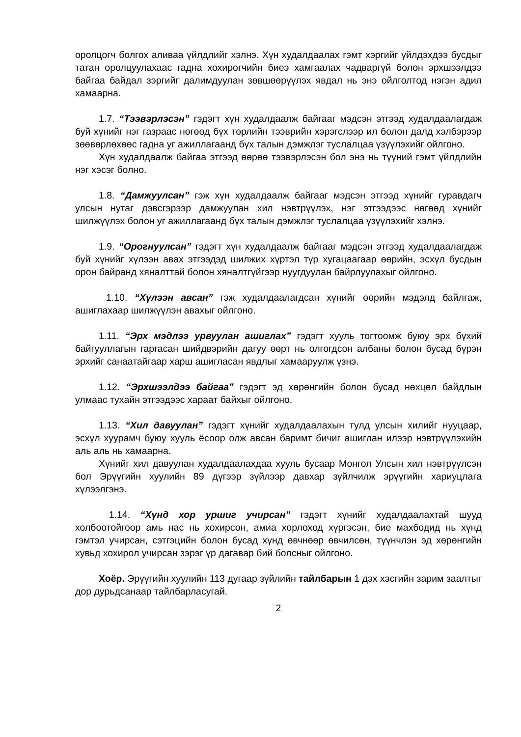оролцогч болгох аливаа үйлдлийг хэлнэ. Хүн худалдаалах гэмт хэргийг үйлдэхдээ бусдыг татан оролцуулахаас гадна хохирогчийн биеэ хамгаалах чадваргүй болон эрхшээлдээ байгаа байдал зэргийг далимдуулан зөвшөөрүүлэх явдал нь энэ ойлголтод нэгэн адил хамаарна.
1.7. “Тээвэрлэсэн” гэдэгт хүн худалдаалж байгааг мэдсэн этгээд худалдаалагдаж буй хүнийг нэг газраас нөгөөд бүх төрлийн тээврийн хэрэгслээр ил болон далд хэлбэрээр зөөвөрлөхөөс гадна уг ажиллагаанд бүх талын дэмжлэг туслалцаа үзүүлэхийг ойлгоно.
Хүн худалдаалж байгаа этгээд өөрөө тээвэрлэсэн бол энэ нь түүний гэмт үйлдлийн нэг хэсэг болно.
1.8. “Дамжуулсан” гэж хүн худалдаалж байгааг мэдсэн этгээд хүнийг гуравдагч улсын нутаг дэвсгэрээр дамжуулан хил нэвтрүүлэх, нэг этгээдээс нөгөөд хүнийг шилжүүлэх болон уг ажиллагаанд бүх талын дэмжлэг туслалцаа үзүүлэхийг хэлнэ.
1.9. “Орогнуулсан” гэдэгт хүн худалдаалж байгааг мэдсэн этгээд худалдаалагдаж буй хүнийг хүлээн авах этгээдэд шилжих хүртэл түр хугацаагаар өөрийн, эсхүл бусдын орон байранд хяналттай болон хяналтгүйгээр нуугдуулан байрлуулахыг ойлгоно.
1.10. “Хүлээн авсан” гэж худалдаалагдсан хүнийг өөрийн мэдэлд байлгаж, ашиглахаар шилжүүлэн авахыг ойлгоно.
1.11. “Эрх мэдлээ урвуулан ашиглах” гэдэгт хууль тогтоомж буюу эрх бүхий байгууллагын гаргасан шийдвэрийн дагуу өөрт нь олгогдсон албаны болон бусад бүрэн эрхийг санаатайгаар харш ашигласан явдлыг хамааруулж үзнэ.
1.12. “Эрхшээлдээ байгаа” гэдэгт эд хөрөнгийн болон бусад нөхцөл байдлын улмаас тухайн этгээдээс хараат байхыг ойлгоно.
1.13. “Хил давуулан” гэдэгт хүнийг худалдаалахын тулд улсын хилийг нууцаар, эсхүл хуурамч буюу хууль ёсоор олж авсан баримт бичиг ашиглан илээр нэвтрүүлэхийн аль аль нь хамаарна.
Хүнийг хил давуулан худалдаалахдаа хууль бусаар Монгол Улсын хил нэвтрүүлсэн бол Эрүүгийн хуулийн 89 дүгээр зүйлээр давхар зүйлчилж эрүүгийн хариуцлага хүлээлгэнэ.
1.14. “Хүнд хор уршиг учирсан” гэдэгт хүнийг худалдаалахтай шууд холбоотойгоор амь нас нь хохирсон, амиа хорлоход хүргэсэн, бие махбодид нь хүнд гэмтэл учирсан, сэтгэцийн болон бусад хүнд өвчнөөр өвчилсөн, түүнчлэн эд хөрөнгийн хувьд хохирол учирсан зэрэг үр дагавар бий болсныг ойлгоно.
Хоёр. Эрүүгийн хуулийн 113 дугаар зүйлийн тайлбарын 1 дэх хэсгийн зарим заалтыг дор дурьдсанаар тайлбарласугай.
2